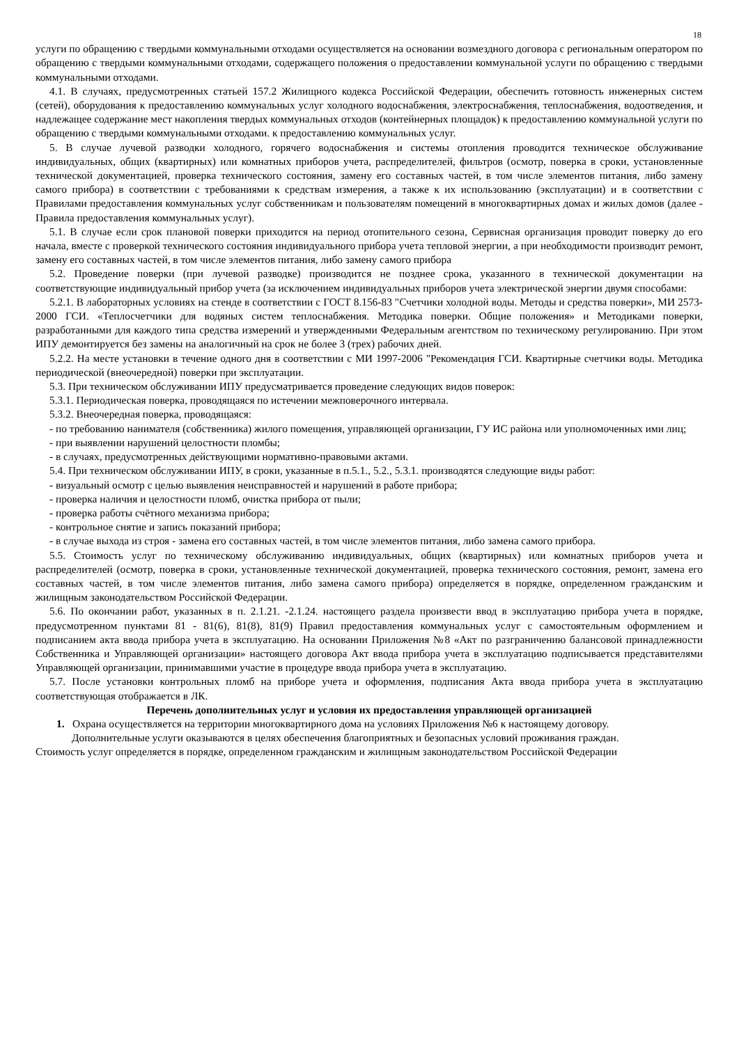18
услуги по обращению с твердыми коммунальными отходами осуществляется на основании возмездного договора с региональным оператором по обращению с твердыми коммунальными отходами, содержащего положения о предоставлении коммунальной услуги по обращению с твердыми коммунальными отходами.
4.1. В случаях, предусмотренных статьей 157.2 Жилищного кодекса Российской Федерации, обеспечить готовность инженерных систем (сетей), оборудования к предоставлению коммунальных услуг холодного водоснабжения, электроснабжения, теплоснабжения, водоотведения, и надлежащее содержание мест накопления твердых коммунальных отходов (контейнерных площадок) к предоставлению коммунальной услуги по обращению с твердыми коммунальными отходами. к предоставлению коммунальных услуг.
5. В случае лучевой разводки холодного, горячего водоснабжения и системы отопления проводится техническое обслуживание индивидуальных, общих (квартирных) или комнатных приборов учета, распределителей, фильтров (осмотр, поверка в сроки, установленные технической документацией, проверка технического состояния, замену его составных частей, в том числе элементов питания, либо замену самого прибора) в соответствии с требованиями к средствам измерения, а также к их использованию (эксплуатации) и в соответствии с Правилами предоставления коммунальных услуг собственникам и пользователям помещений в многоквартирных домах и жилых домов (далее - Правила предоставления коммунальных услуг).
5.1. В случае если срок плановой поверки приходится на период отопительного сезона, Сервисная организация проводит поверку до его начала, вместе с проверкой технического состояния индивидуального прибора учета тепловой энергии, а при необходимости производит ремонт, замену его составных частей, в том числе элементов питания, либо замену самого прибора
5.2. Проведение поверки (при лучевой разводке) производится не позднее срока, указанного в технической документации на соответствующие индивидуальный прибор учета (за исключением индивидуальных приборов учета электрической энергии двумя способами:
5.2.1. В лабораторных условиях на стенде в соответствии с ГОСТ 8.156-83 "Счетчики холодной воды. Методы и средства поверки», МИ 2573-2000 ГСИ. «Теплосчетчики для водяных систем теплоснабжения. Методика поверки. Общие положения» и Методиками поверки, разработанными для каждого типа средства измерений и утвержденными Федеральным агентством по техническому регулированию. При этом ИПУ демонтируется без замены на аналогичный на срок не более 3 (трех) рабочих дней.
5.2.2. На месте установки в течение одного дня в соответствии с МИ 1997-2006 "Рекомендация ГСИ. Квартирные счетчики воды. Методика периодической (внеочередной) поверки при эксплуатации.
5.3. При техническом обслуживании ИПУ предусматривается проведение следующих видов поверок:
5.3.1. Периодическая поверка, проводящаяся по истечении межповерочного интервала.
5.3.2. Внеочередная поверка, проводящаяся:
- по требованию нанимателя (собственника) жилого помещения, управляющей организации, ГУ ИС района или уполномоченных ими лиц;
- при выявлении нарушений целостности пломбы;
- в случаях, предусмотренных действующими нормативно-правовыми актами.
5.4. При техническом обслуживании ИПУ, в сроки, указанные в п.5.1., 5.2., 5.3.1. производятся следующие виды работ:
- визуальный осмотр с целью выявления неисправностей и нарушений в работе прибора;
- проверка наличия и целостности пломб, очистка прибора от пыли;
- проверка работы счётного механизма прибора;
- контрольное снятие и запись показаний прибора;
- в случае выхода из строя - замена его составных частей, в том числе элементов питания, либо замена самого прибора.
5.5. Стоимость услуг по техническому обслуживанию индивидуальных, общих (квартирных) или комнатных приборов учета и распределителей (осмотр, поверка в сроки, установленные технической документацией, проверка технического состояния, ремонт, замена его составных частей, в том числе элементов питания, либо замена самого прибора) определяется в порядке, определенном гражданским и жилищным законодательством Российской Федерации.
5.6. По окончании работ, указанных в п. 2.1.21. -2.1.24. настоящего раздела произвести ввод в эксплуатацию прибора учета в порядке, предусмотренном пунктами 81 - 81(6), 81(8), 81(9) Правил предоставления коммунальных услуг с самостоятельным оформлением и подписанием акта ввода прибора учета в эксплуатацию. На основании Приложения №8 «Акт по разграничению балансовой принадлежности Собственника и Управляющей организации» настоящего договора Акт ввода прибора учета в эксплуатацию подписывается представителями Управляющей организации, принимавшими участие в процедуре ввода прибора учета в эксплуатацию.
5.7. После установки контрольных пломб на приборе учета и оформления, подписания Акта ввода прибора учета в эксплуатацию соответствующая отображается в ЛК.
Перечень дополнительных услуг и условия их предоставления управляющей организацией
1. Охрана осуществляется на территории многоквартирного дома на условиях Приложения №6 к настоящему договору.
Дополнительные услуги оказываются в целях обеспечения благоприятных и безопасных условий проживания граждан.
Стоимость услуг определяется в порядке, определенном гражданским и жилищным законодательством Российской Федерации